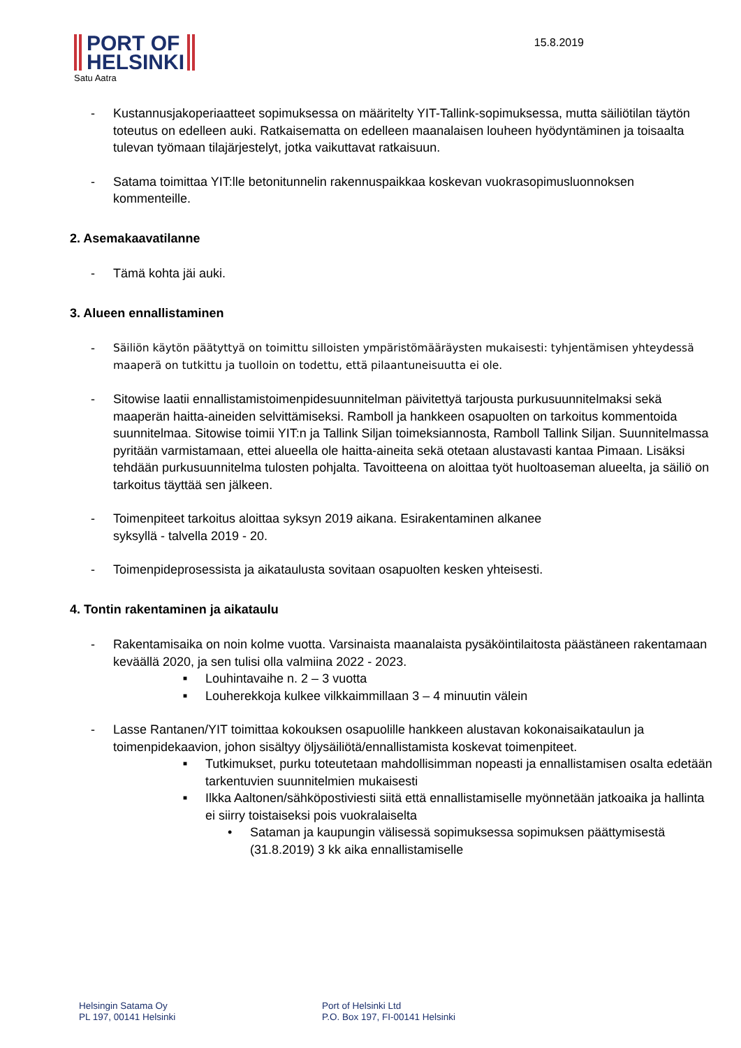PORT OF
HELSINKI
Satu Aatra
15.8.2019
- Kustannusjakoperiaatteet sopimuksessa on määritelty YIT-Tallink-sopimuksessa, mutta säiliötilan täytön toteutus on edelleen auki. Ratkaisematta on edelleen maanalaisen louheen hyödyntäminen ja toisaalta tulevan työmaan tilajärjestelyt, jotka vaikuttavat ratkaisuun.
- Satama toimittaa YIT:lle betonitunnelin rakennuspaikkaa koskevan vuokrasopimusluonnoksen kommenteille.
2. Asemakaavatilanne
- Tämä kohta jäi auki.
3. Alueen ennallistaminen
- Säiliön käytön päätyttyä on toimittu silloisten ympäristömääräysten mukaisesti: tyhjentämisen yhteydessä maaperä on tutkittu ja tuolloin on todettu, että pilaantuneisuutta ei ole.
- Sitowise laatii ennallistamistoimenpidesuunnitelman päivitettyä tarjousta purkusuunnitelmaksi sekä maaperän haitta-aineiden selvittämiseksi. Ramboll ja hankkeen osapuolten on tarkoitus kommentoida suunnitelmaa. Sitowise toimii YIT:n ja Tallink Siljan toimeksiannosta, Ramboll Tallink Siljan. Suunnitelmassa pyritään varmistamaan, ettei alueella ole haitta-aineita sekä otetaan alustavasti kantaa Pimaan. Lisäksi tehdään purkusuunnitelma tulosten pohjalta. Tavoitteena on aloittaa työt huoltoaseman alueelta, ja säiliö on tarkoitus täyttää sen jälkeen.
- Toimenpiteet tarkoitus aloittaa syksyn 2019 aikana. Esirakentaminen alkanee
syksyllä - talvella 2019 - 20.
- Toimenpideprosessista ja aikataulusta sovitaan osapuolten kesken yhteisesti.
4. Tontin rakentaminen ja aikataulu
- Rakentamisaika on noin kolme vuotta. Varsinaista maanalaista pysäköintilaitosta päästäneen rakentamaan keväällä 2020, ja sen tulisi olla valmiina 2022 - 2023.
■ Louhintavaihe n. 2 – 3 vuotta
■ Louherekkoja kulkee vilkkaimmillaan 3 – 4 minuutin välein
- Lasse Rantanen/YIT toimittaa kokouksen osapuolille hankkeen alustavan kokonaisaikataulun ja toimenpidekaavion, johon sisältyy öljysäiliötä/ennallistamista koskevat toimenpiteet.
■ Tutkimukset, purku toteutetaan mahdollisimman nopeasti ja ennallistamisen osalta edetään tarkentuvien suunnitelmien mukaisesti
■ Ilkka Aaltonen/sähköpostiviesti siitä että ennallistamiselle myönnetään jatkoaika ja hallinta ei siirry toistaiseksi pois vuokralaiselta
• Sataman ja kaupungin välisessä sopimuksessa sopimuksen päättymisestä (31.8.2019) 3 kk aika ennallistamiselle
Helsingin Satama Oy
PL 197, 00141 Helsinki
Port of Helsinki Ltd
P.O. Box 197, FI-00141 Helsinki